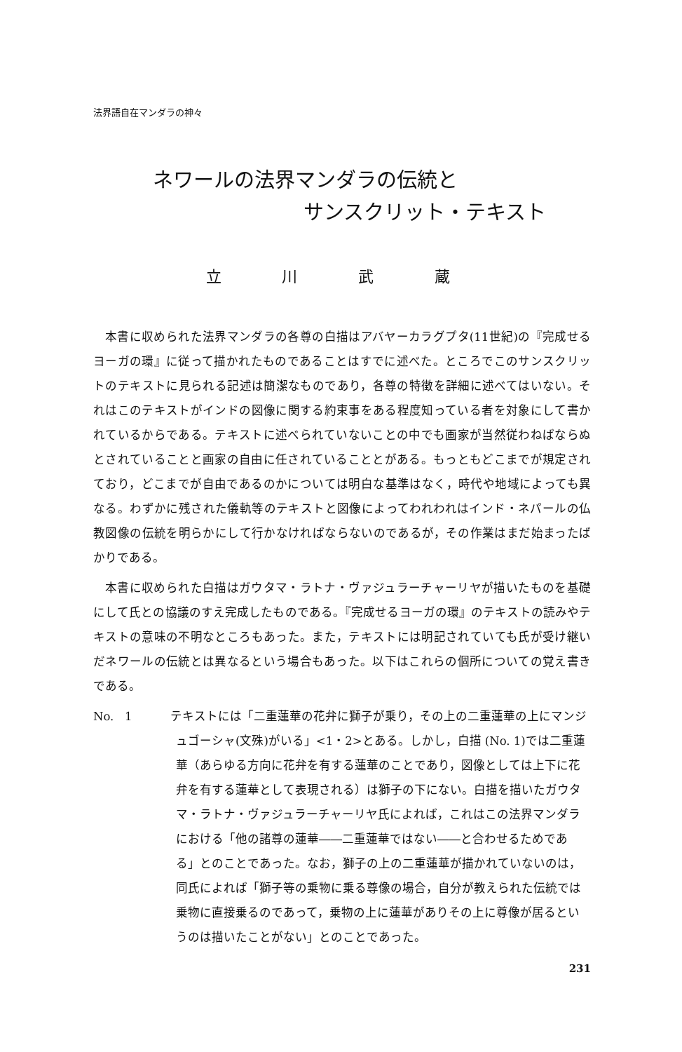法界語自在マンダラの神々
ネワールの法界マンダラの伝統と
サンスクリット・テキスト
立 川 武 蔵
本書に収められた法界マンダラの各尊の白描はアバヤーカラグプタ(11世紀)の『完成せるヨーガの環』に従って描かれたものであることはすでに述べた。ところでこのサンスクリットのテキストに見られる記述は簡潔なものであり，各尊の特徴を詳細に述べてはいない。それはこのテキストがインドの図像に関する約束事をある程度知っている者を対象にして書かれているからである。テキストに述べられていないことの中でも画家が当然従わねばならぬとされていることと画家の自由に任されていることとがある。もっともどこまでが規定されており，どこまでが自由であるのかについては明白な基準はなく，時代や地域によっても異なる。わずかに残された儀軌等のテキストと図像によってわれわれはインド・ネパールの仏教図像の伝統を明らかにして行かなければならないのであるが，その作業はまだ始まったばかりである。
本書に収められた白描はガウタマ・ラトナ・ヴァジュラーチャーリヤが描いたものを基礎にして氏との協議のすえ完成したものである。『完成せるヨーガの環』のテキストの読みやテキストの意味の不明なところもあった。また，テキストには明記されていても氏が受け継いだネワールの伝統とは異なるという場合もあった。以下はこれらの個所についての覚え書きである。
No. 1 　テキストには「二重蓮華の花弁に獅子が乗り，その上の二重蓮華の上にマンジュゴーシャ(文殊)がいる」<1・2>とある。しかし，白描 (No. 1)では二重蓮華（あらゆる方向に花弁を有する蓮華のことであり，図像としては上下に花弁を有する蓮華として表現される）は獅子の下にない。白描を描いたガウタマ・ラトナ・ヴァジュラーチャーリヤ氏によれば，これはこの法界マンダラにおける「他の諸尊の蓮華――二重蓮華ではない――と合わせるためである」とのことであった。なお，獅子の上の二重蓮華が描かれていないのは，同氏によれば「獅子等の乗物に乗る尊像の場合，自分が教えられた伝統では乗物に直接乗るのであって，乗物の上に蓮華がありその上に尊像が居るというのは描いたことがない」とのことであった。
231